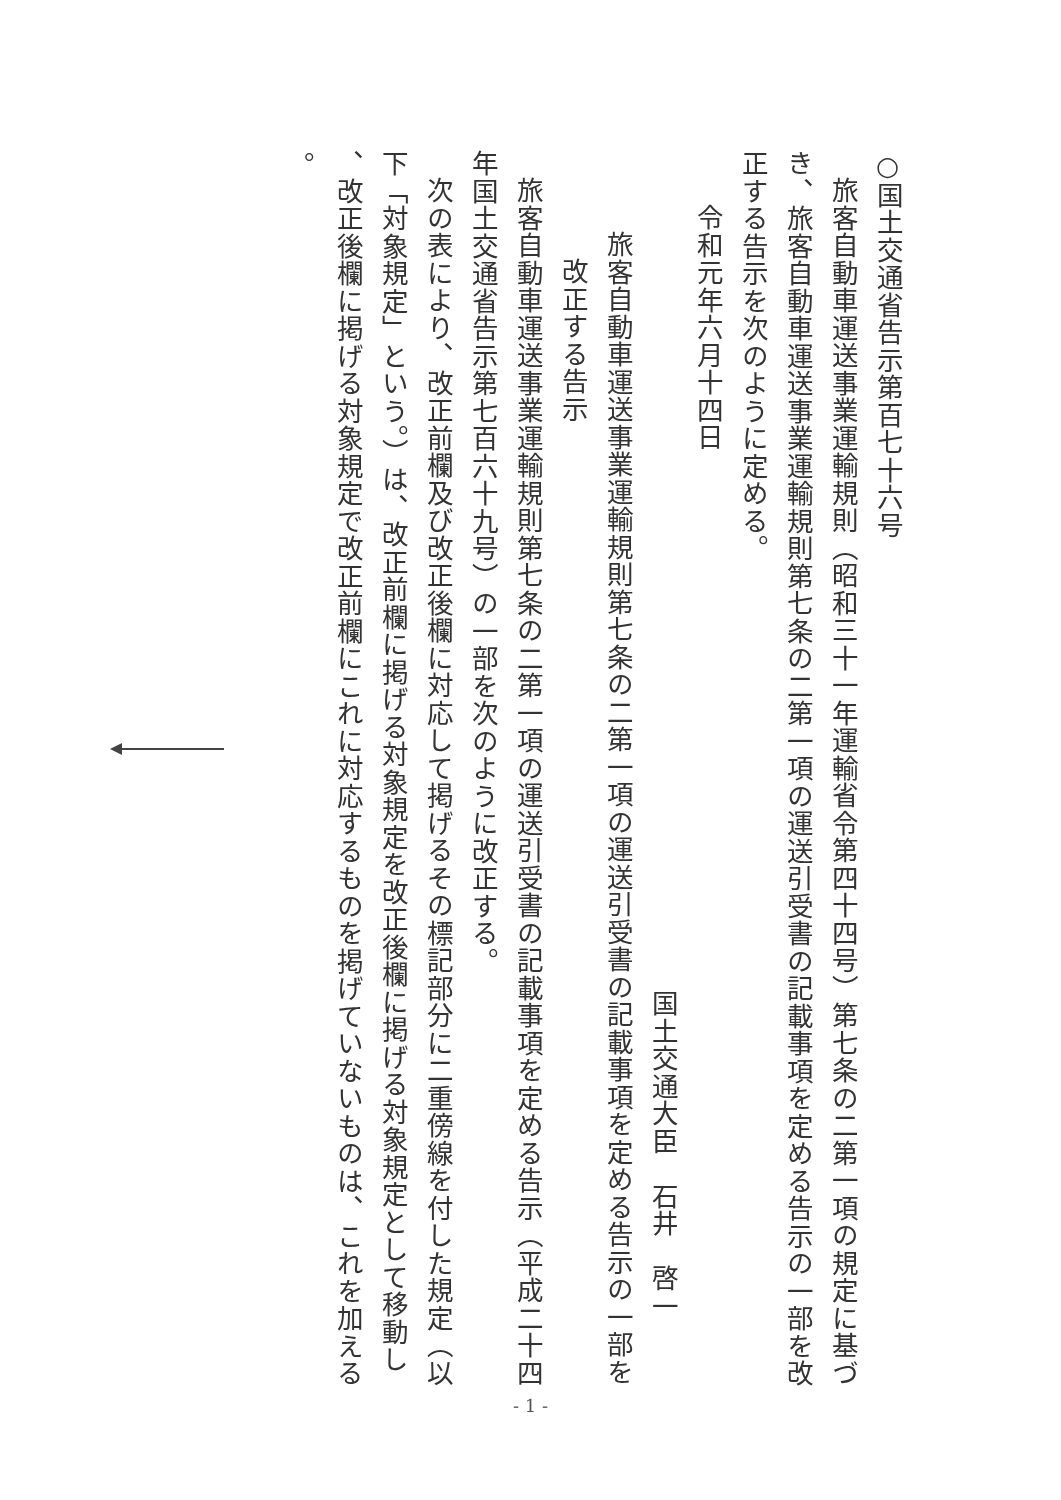○国土交通省告示第百七十六号
旅客自動車運送事業運輸規則（昭和三十一年運輸省令第四十四号）第七条の二第一項の規定に基づ
き、旅客自動車運送事業運輸規則第七条の二第一項の運送引受書の記載事項を定める告示の一部を改
正する告示を次のように定める。
令和元年六月十四日
国土交通大臣　石井　啓一
旅客自動車運送事業運輸規則第七条の二第一項の運送引受書の記載事項を定める告示の一部を
改正する告示
旅客自動車運送事業運輸規則第七条の二第一項の運送引受書の記載事項を定める告示（平成二十四
年国土交通省告示第七百六十九号）の一部を次のように改正する。
次の表により、改正前欄及び改正後欄に対応して掲げるその標記部分に二重傍線を付した規定（以
下「対象規定」という。）は、改正前欄に掲げる対象規定を改正後欄に掲げる対象規定として移動し
、改正後欄に掲げる対象規定で改正前欄にこれに対応するものを掲げていないものは、これを加える
。
- 1 -